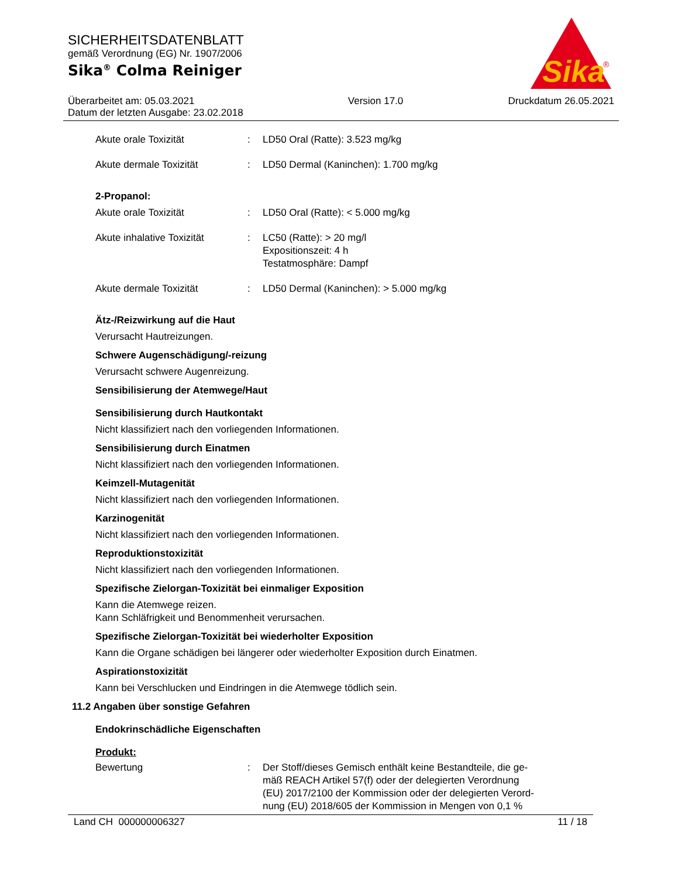SICHERHEITSDATENBLATT
gemäß Verordnung (EG) Nr. 1907/2006
Sika<sup>®</sup> Colma Reiniger
Sika
®
Überarbeitet am: 05.03.2021
Datum der letzten Ausgabe: 23.02.2018
Version 17.0 Druckdatum 26.05.2021
Akute orale Toxizität : LD50 Oral (Ratte): 3.523 mg/kg
Akute dermale Toxizität : LD50 Dermal (Kaninchen): 1.700 mg/kg
2-Propanol:
Akute orale Toxizität : LD50 Oral (Ratte): < 5.000 mg/kg
Akute inhalative Toxizität
: LC50 (Ratte): > 20 mg/l
Expositionszeit: 4 h
Testatmosphäre: Dampf
Akute dermale Toxizität : LD50 Dermal (Kaninchen): > 5.000 mg/kg
Ätz-/Reizwirkung auf die Haut
Verursacht Hautreizungen.
Schwere Augenschädigung/-reizung
Verursacht schwere Augenreizung.
Sensibilisierung der Atemwege/Haut
Sensibilisierung durch Hautkontakt
Nicht klassifiziert nach den vorliegenden Informationen.
Sensibilisierung durch Einatmen
Nicht klassifiziert nach den vorliegenden Informationen.
Keimzell-Mutagenität
Nicht klassifiziert nach den vorliegenden Informationen.
Karzinogenität
Nicht klassifiziert nach den vorliegenden Informationen.
Reproduktionstoxizität
Nicht klassifiziert nach den vorliegenden Informationen.
Spezifische Zielorgan-Toxizität bei einmaliger Exposition
Kann die Atemwege reizen.
Kann Schläfrigkeit und Benommenheit verursachen.
Spezifische Zielorgan-Toxizität bei wiederholter Exposition
Kann die Organe schädigen bei längerer oder wiederholter Exposition durch Einatmen.
Aspirationstoxizität
Kann bei Verschlucken und Eindringen in die Atemwege tödlich sein.
11.2 Angaben über sonstige Gefahren
Endokrinschädliche Eigenschaften
Produkt:
Bewertung : Der Stoff/dieses Gemisch enthält keine Bestandteile, die ge-
mäß REACH Artikel 57(f) oder der delegierten Verordnung
(EU) 2017/2100 der Kommission oder der delegierten Verord-
nung (EU) 2018/605 der Kommission in Mengen von 0,1 %
Land CH 000000006327 11 / 18